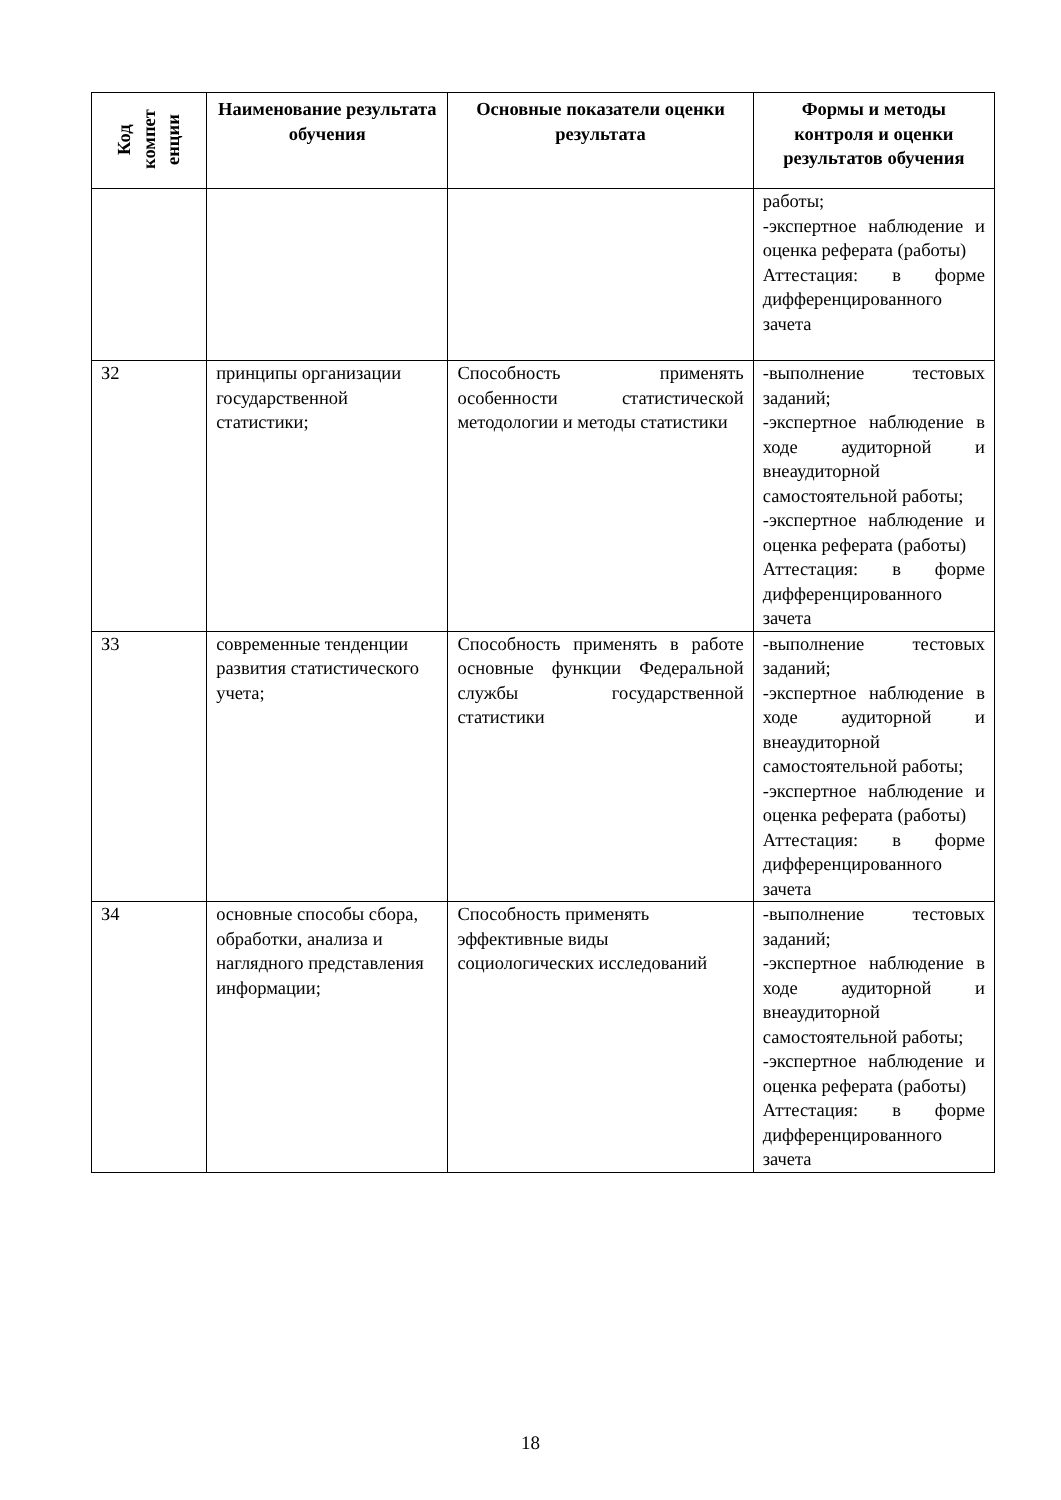| Код компет енции | Наименование результата обучения | Основные показатели оценки результата | Формы и методы контроля и оценки результатов обучения |
| --- | --- | --- | --- |
| | | | работы; -экспертное наблюдение и оценка реферата (работы) Аттестация: в форме дифференцированного зачета |
| З2 | принципы организации государственной статистики; | Способность применять особенности статистической методологии и методы статистики | -выполнение тестовых заданий; -экспертное наблюдение в ходе аудиторной и внеаудиторной самостоятельной работы; -экспертное наблюдение и оценка реферата (работы) Аттестация: в форме дифференцированного зачета |
| З3 | современные тенденции развития статистического учета; | Способность применять в работе основные функции Федеральной службы государственной статистики | -выполнение тестовых заданий; -экспертное наблюдение в ходе аудиторной и внеаудиторной самостоятельной работы; -экспертное наблюдение и оценка реферата (работы) Аттестация: в форме дифференцированного зачета |
| З4 | основные способы сбора, обработки, анализа и наглядного представления информации; | Способность применять эффективные виды социологических исследований | -выполнение тестовых заданий; -экспертное наблюдение в ходе аудиторной и внеаудиторной самостоятельной работы; -экспертное наблюдение и оценка реферата (работы) Аттестация: в форме дифференцированного зачета |
18